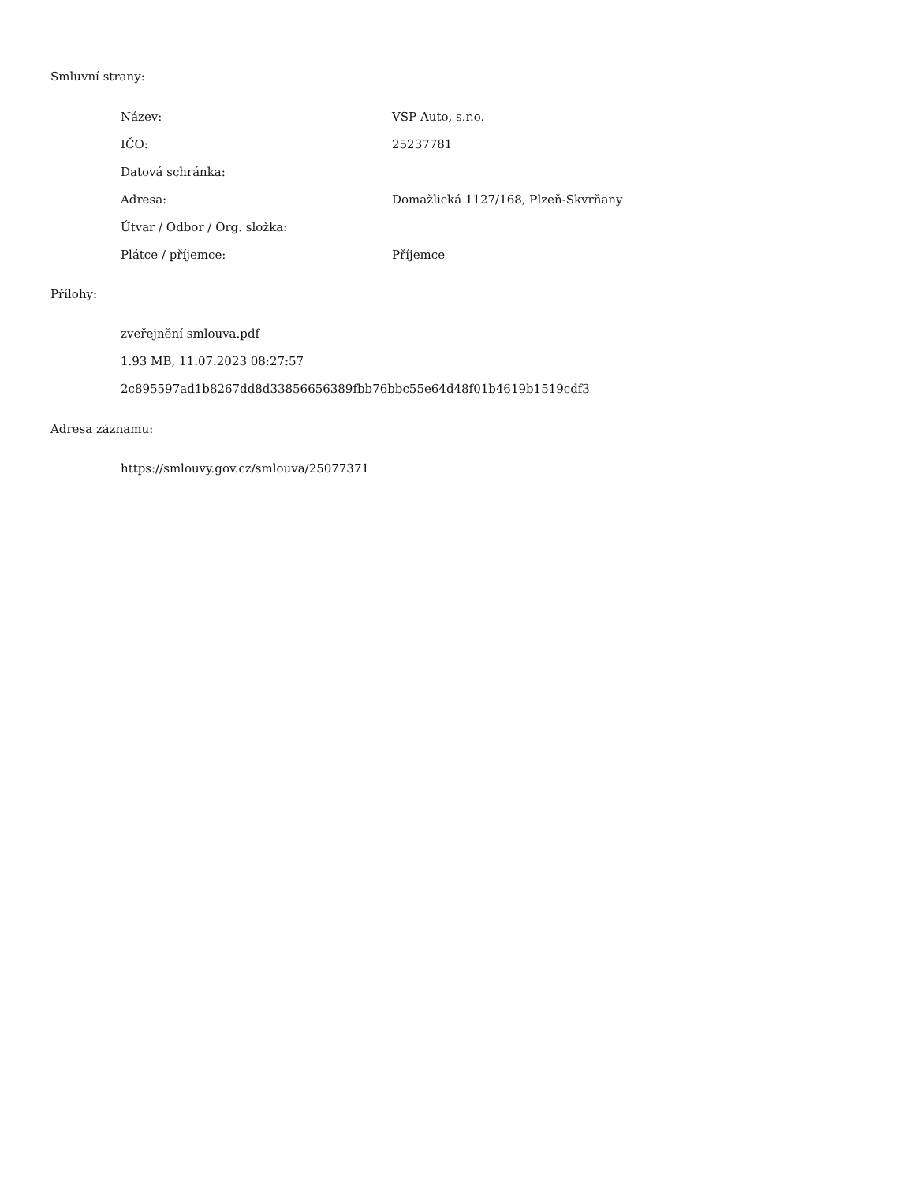Smluvní strany:
| Název: | VSP Auto, s.r.o. |
| IČO: | 25237781 |
| Datová schránka: | |
| Adresa: | Domažlická 1127/168, Plzeň-Skvrňany |
| Útvar / Odbor / Org. složka: | |
| Plátce / příjemce: | Příjemce |
Přílohy:
zveřejnění smlouva.pdf
1.93 MB, 11.07.2023 08:27:57
2c895597ad1b8267dd8d33856656389fbb76bbc55e64d48f01b4619b1519cdf3
Adresa záznamu:
https://smlouvy.gov.cz/smlouva/25077371